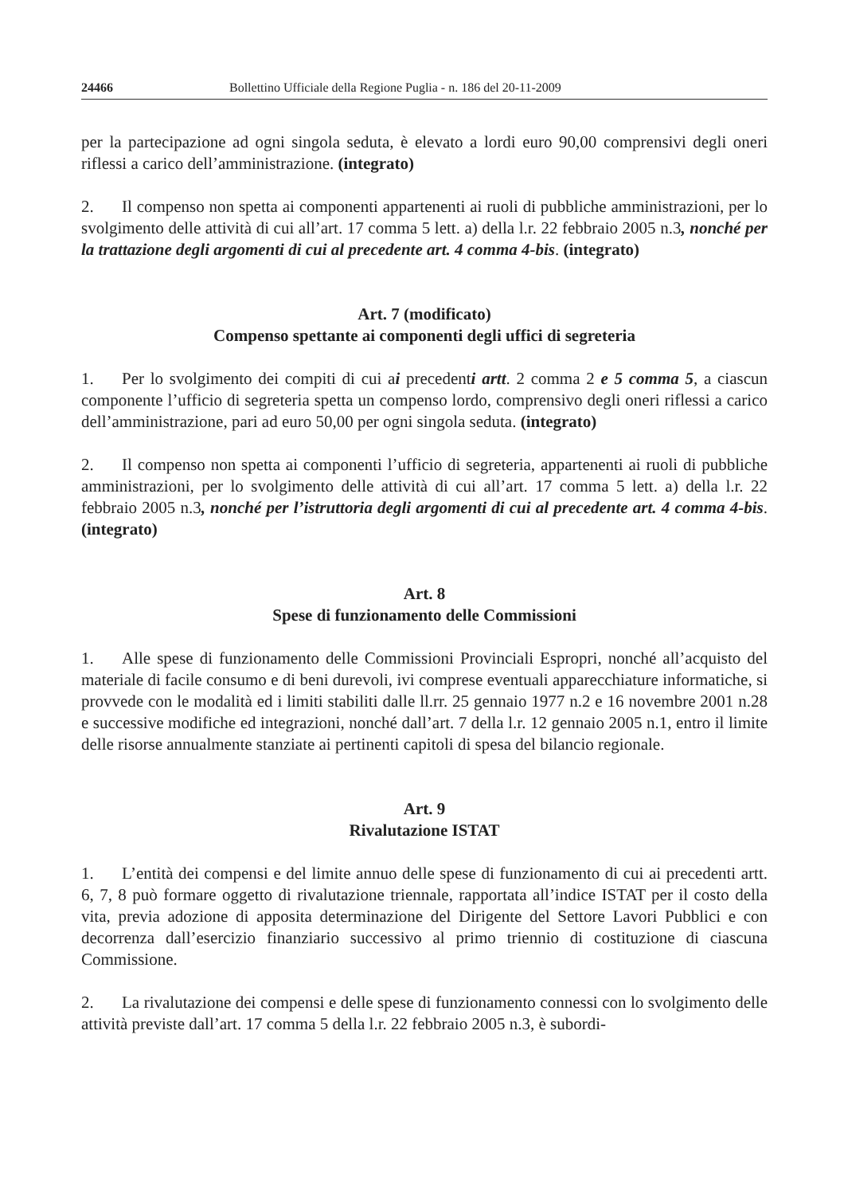24466 Bollettino Ufficiale della Regione Puglia - n. 186 del 20-11-2009
per la partecipazione ad ogni singola seduta, è elevato a lordi euro 90,00 comprensivi degli oneri riflessi a carico dell’amministrazione. (integrato)
2. Il compenso non spetta ai componenti appartenenti ai ruoli di pubbliche amministrazioni, per lo svolgimento delle attività di cui all’art. 17 comma 5 lett. a) della l.r. 22 febbraio 2005 n.3, nonché per la trattazione degli argomenti di cui al precedente art. 4 comma 4-bis. (integrato)
Art. 7 (modificato)
Compenso spettante ai componenti degli uffici di segreteria
1. Per lo svolgimento dei compiti di cui ai precedenti artt. 2 comma 2 e 5 comma 5, a ciascun componente l’ufficio di segreteria spetta un compenso lordo, comprensivo degli oneri riflessi a carico dell’amministrazione, pari ad euro 50,00 per ogni singola seduta. (integrato)
2. Il compenso non spetta ai componenti l’ufficio di segreteria, appartenenti ai ruoli di pubbliche amministrazioni, per lo svolgimento delle attività di cui all’art. 17 comma 5 lett. a) della l.r. 22 febbraio 2005 n.3, nonché per l’istruttoria degli argomenti di cui al precedente art. 4 comma 4-bis. (integrato)
Art. 8
Spese di funzionamento delle Commissioni
1. Alle spese di funzionamento delle Commissioni Provinciali Espropri, nonché all’acquisto del materiale di facile consumo e di beni durevoli, ivi comprese eventuali apparecchiature informatiche, si provvede con le modalità ed i limiti stabiliti dalle ll.rr. 25 gennaio 1977 n.2 e 16 novembre 2001 n.28 e successive modifiche ed integrazioni, nonché dall’art. 7 della l.r. 12 gennaio 2005 n.1, entro il limite delle risorse annualmente stanziate ai pertinenti capitoli di spesa del bilancio regionale.
Art. 9
Rivalutazione ISTAT
1. L’entità dei compensi e del limite annuo delle spese di funzionamento di cui ai precedenti artt. 6, 7, 8 può formare oggetto di rivalutazione triennale, rapportata all’indice ISTAT per il costo della vita, previa adozione di apposita determinazione del Dirigente del Settore Lavori Pubblici e con decorrenza dall’esercizio finanziario successivo al primo triennio di costituzione di ciascuna Commissione.
2. La rivalutazione dei compensi e delle spese di funzionamento connessi con lo svolgimento delle attività previste dall’art. 17 comma 5 della l.r. 22 febbraio 2005 n.3, è subordi-